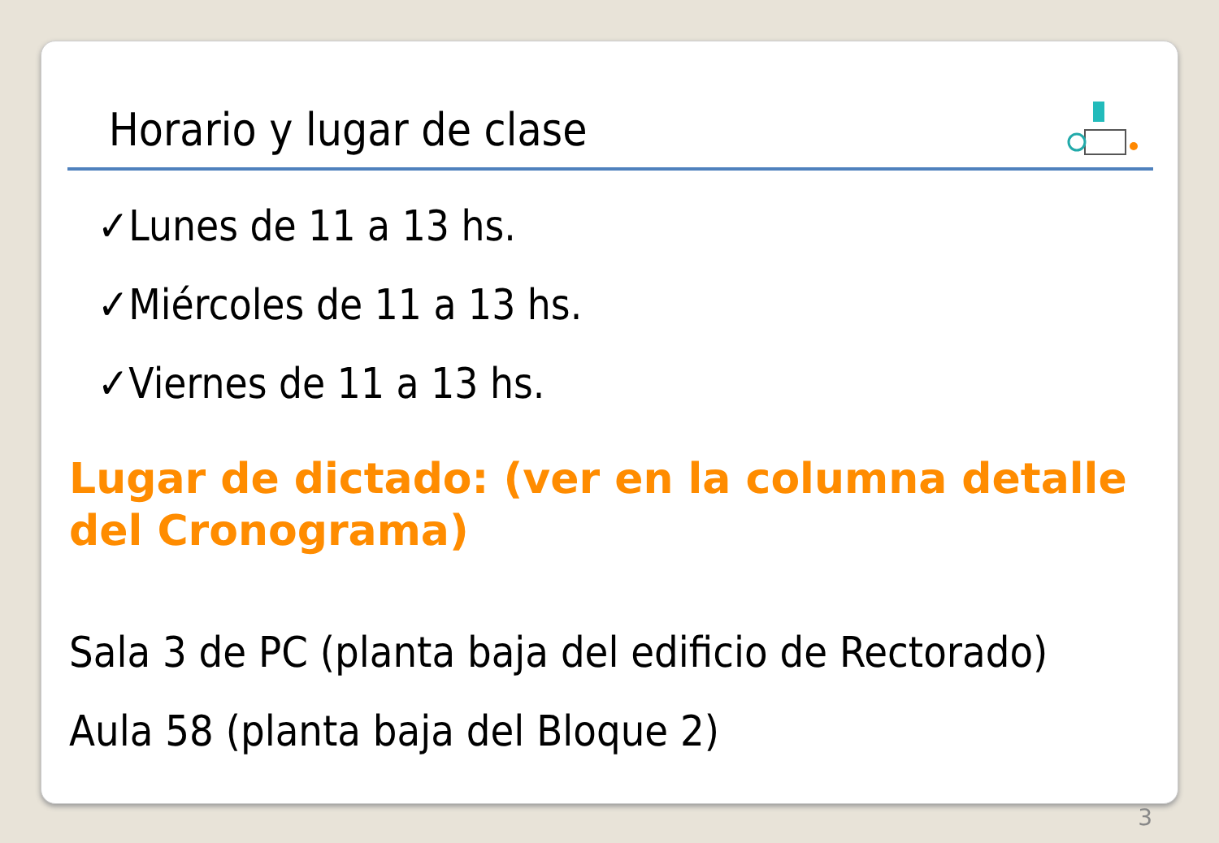Horario y lugar de clase
✓Lunes de 11 a 13 hs.
✓Miércoles de 11 a 13 hs.
✓Viernes de 11 a 13 hs.
Lugar de dictado: (ver en la columna detalle del Cronograma)
Sala 3 de PC (planta baja del edificio de Rectorado)
Aula 58 (planta baja del Bloque 2)
3